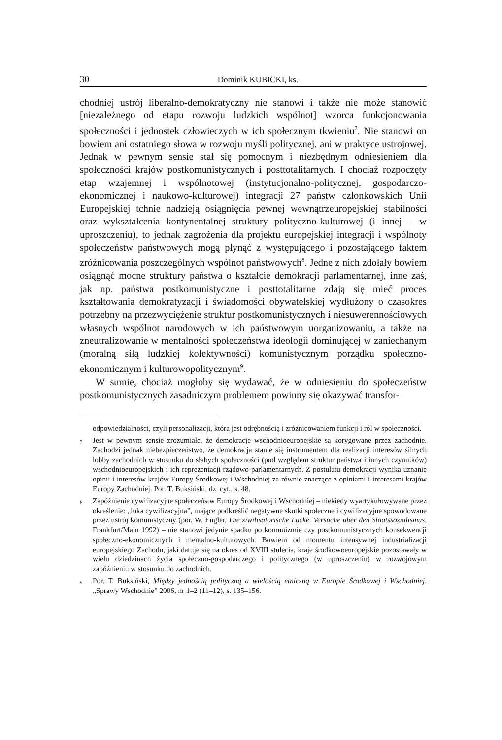30 Dominik KUBICKI, ks.
chodniej ustrój liberalno-demokratyczny nie stanowi i także nie może stanowić [niezależnego od etapu rozwoju ludzkich wspólnot] wzorca funkcjonowania społeczności i jednostek człowieczych w ich społecznym tkwieniu<sup>7</sup>. Nie stanowi on bowiem ani ostatniego słowa w rozwoju myśli politycznej, ani w praktyce ustrojowej. Jednak w pewnym sensie stał się pomocnym i niezbędnym odniesieniem dla społeczności krajów postkomunistycznych i posttotalitarnych. I chociaż rozpoczęty etap wzajemnej i wspólnotowej (instytucjonalno-politycznej, gospodarczo-ekonomicznej i naukowo-kulturowej) integracji 27 państw członkowskich Unii Europejskiej tchnie nadzieją osiągnięcia pewnej wewnątrzeuropejskiej stabilności oraz wykształcenia kontynentalnej struktury polityczno-kulturowej (i innej – w uproszczeniu), to jednak zagrożenia dla projektu europejskiej integracji i wspólnoty społeczeństw państwowych mogą płynąć z występującego i pozostającego faktem zróżnicowania poszczególnych wspólnot państwowych<sup>8</sup>. Jedne z nich zdołały bowiem osiągnąć mocne struktury państwa o kształcie demokracji parlamentarnej, inne zaś, jak np. państwa postkomunistyczne i posttotalitarne zdają się mieć proces kształtowania demokratyzacji i świadomości obywatelskiej wydłużony o czasokres potrzebny na przezwyciężenie struktur postkomunistycznych i niesuwerennościowych własnych wspólnot narodowych w ich państwowym uorganizowaniu, a także na zneutralizowanie w mentalności społeczeństwa ideologii dominującej w zaniechanym (moralną siłą ludzkiej kolektywności) komunistycznym porządku społeczno-ekonomicznym i kulturowopolitycznym<sup>9</sup>.
W sumie, chociaż mogłoby się wydawać, że w odniesieniu do społeczeństw postkomunistycznych zasadniczym problemem powinny się okazywać transfor-
odpowiedzialności, czyli personalizacji, która jest odrębnością i zróżnicowaniem funkcji i ról w społeczności.
<sup>7</sup> Jest w pewnym sensie zrozumiałe, że demokracje wschodnioeuropejskie są korygowane przez zachodnie. Zachodzi jednak niebezpieczeństwo, że demokracja stanie się instrumentem dla realizacji interesów silnych lobby zachodnich w stosunku do słabych społeczności (pod względem struktur państwa i innych czynników) wschodnioeuropejskich i ich reprezentacji rządowo-parlamentarnych. Z postulatu demokracji wynika uznanie opinii i interesów krajów Europy Środkowej i Wschodniej za równie znaczące z opiniami i interesami krajów Europy Zachodniej. Por. T. Buksiński, dz. cyt., s. 48.
<sup>8</sup> Zapóźnienie cywilizacyjne społeczeństw Europy Środkowej i Wschodniej – niekiedy wyartykułowywane przez określenie: „luka cywilizacyjna”, mające podkreślić negatywne skutki społeczne i cywilizacyjne spowodowane przez ustrój komunistyczny (por. W. Engler, Die ziwilisatorische Lucke. Versuche über den Staatssozialismus, Frankfurt/Main 1992) – nie stanowi jedynie spadku po komunizmie czy postkomunistycznych konsekwencji społeczno-ekonomicznych i mentalno-kulturowych. Bowiem od momentu intensywnej industrializacji europejskiego Zachodu, jaki datuje się na okres od XVIII stulecia, kraje środkowoeuropejskie pozostawały w wielu dziedzinach życia społeczno-gospodarczego i politycznego (w uproszczeniu) w rozwojowym zapóźnieniu w stosunku do zachodnich.
<sup>9</sup> Por. T. Buksiński, Między jednością polityczną a wielością etniczną w Europie Środkowej i Wschodniej, „Sprawy Wschodnie” 2006, nr 1–2 (11–12), s. 135–156.